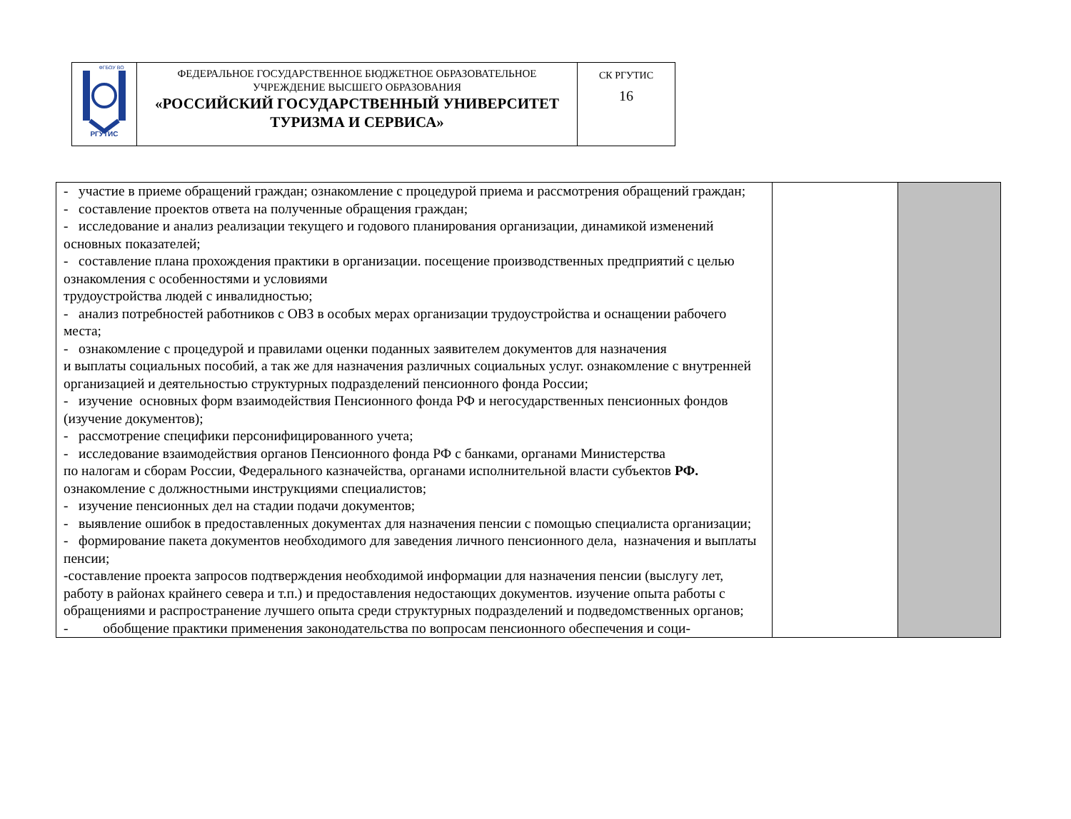| РГУТИС ФГБОУ ВО | ФЕДЕРАЛЬНОЕ ГОСУДАРСТВЕННОЕ БЮДЖЕТНОЕ ОБРАЗОВАТЕЛЬНОЕ УЧРЕЖДЕНИЕ ВЫСШЕГО ОБРАЗОВАНИЯ «РОССИЙСКИЙ ГОСУДАРСТВЕННЫЙ УНИВЕРСИТЕТ ТУРИЗМА И СЕРВИСА» | СК РГУТИС 16 |
| - участие в приеме обращений граждан; ознакомление с процедурой приема и рассмотрения обращений граждан; - составление проектов ответа на полученные обращения граждан; - исследование и анализ реализации текущего и годового планирования организации, динамикой изменений основных показателей; - составление плана прохождения практики в организации. посещение производственных предприятий с целью ознакомления с особенностями и условиями трудоустройства людей с инвалидностью; - анализ потребностей работников с ОВЗ в особых мерах организации трудоустройства и оснащении рабочего места; - ознакомление с процедурой и правилами оценки поданных заявителем документов для назначения и выплаты социальных пособий, а так же для назначения различных социальных услуг. ознакомление с внутренней организацией и деятельностью структурных подразделений пенсионного фонда России; - изучение основных форм взаимодействия Пенсионного фонда РФ и негосударственных пенсионных фондов (изучение документов); - рассмотрение специфики персонифицированного учета; - исследование взаимодействия органов Пенсионного фонда РФ с банками, органами Министерства по налогам и сборам России, Федерального казначейства, органами исполнительной власти субъектов РФ. ознакомление с должностными инструкциями специалистов; - изучение пенсионных дел на стадии подачи документов; - выявление ошибок в предоставленных документах для назначения пенсии с помощью специалиста организации; - формирование пакета документов необходимого для заведения личного пенсионного дела, назначения и выплаты пенсии; -составление проекта запросов подтверждения необходимой информации для назначения пенсии (выслугу лет, работу в районах крайнего севера и т.п.) и предоставления недостающих документов. изучение опыта работы с обращениями и распространение лучшего опыта среди структурных подразделений и подведомственных органов; - обобщение практики применения законодательства по вопросам пенсионного обеспечения и соци- | | |